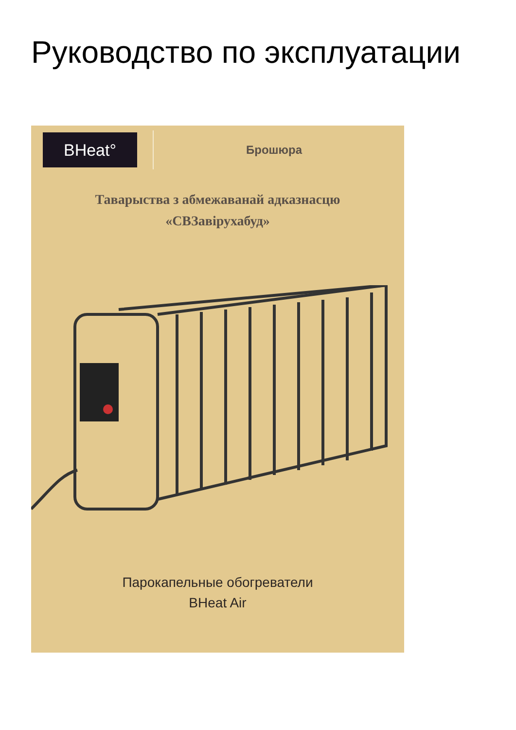Руководство по эксплуатации
BHeat°
Брошюра
Таварыства з абмежаванай адказнасцю
«СВЗавірухабуд»
Парокапельные обогреватели
BHeat Air